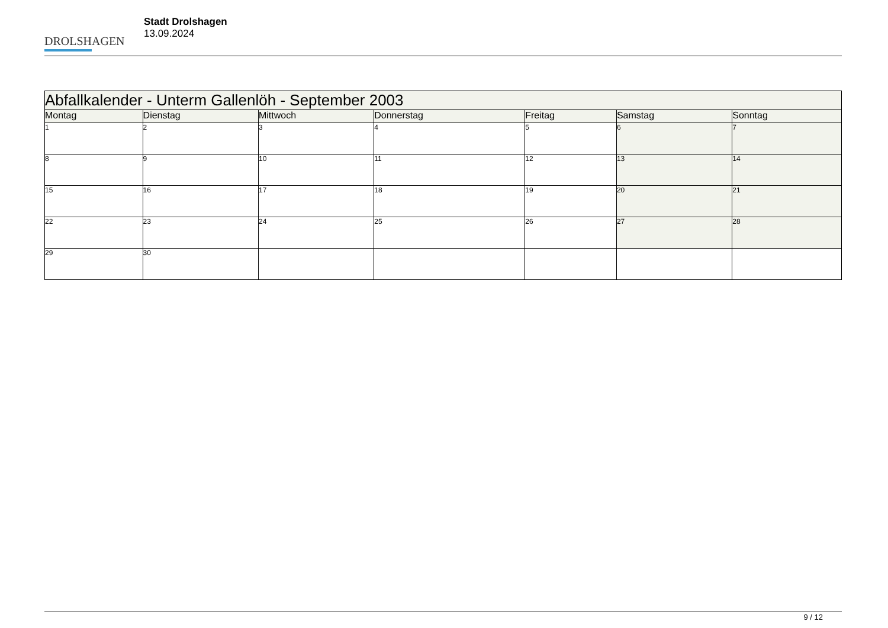DROLSHAGEN
Stadt Drolshagen
13.09.2024
| Abfallkalender - Unterm Gallenlöh - September 2003 | | | | | | |
| --- | --- | --- | --- | --- | --- | --- |
| Montag | Dienstag | Mittwoch | Donnerstag | Freitag | Samstag | Sonntag |
| 1 | 2 | 3 | 4 | 5 | 6 | 7 |
| 8 | 9 | 10 | 11 | 12 | 13 | 14 |
| 15 | 16 | 17 | 18 | 19 | 20 | 21 |
| 22 | 23 | 24 | 25 | 26 | 27 | 28 |
| 29 | 30 | | | | | |
9 / 12